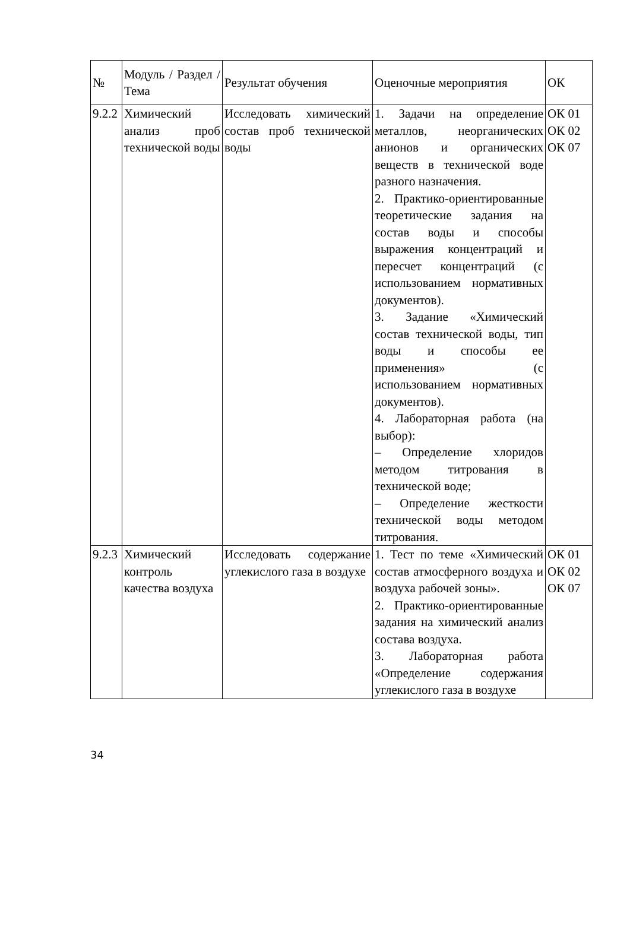| № | Модуль / Раздел / Тема | Результат обучения | Оценочные мероприятия | ОК |
| 9.2.2 | Химический анализ проб технической воды | Исследовать химический состав проб технической воды | 1. Задачи на определение металлов, неорганических анионов и органических веществ в технической воде разного назначения. 2. Практико-ориентированные теоретические задания на состав воды и способы выражения концентраций и пересчет концентраций (с использованием нормативных документов). 3. Задание «Химический состав технической воды, тип воды и способы ее применения» (с использованием нормативных документов). 4. Лабораторная работа (на выбор): – Определение хлоридов методом титрования в технической воде; – Определение жесткости технической воды методом титрования. | ОК 01 ОК 02 ОК 07 |
| 9.2.3 | Химический контроль качества воздуха | Исследовать содержание углекислого газа в воздухе | 1. Тест по теме «Химический состав атмосферного воздуха и воздуха рабочей зоны». 2. Практико-ориентированные задания на химический анализ состава воздуха. 3. Лабораторная работа «Определение содержания углекислого газа в воздухе | ОК 01 ОК 02 ОК 07 |
34